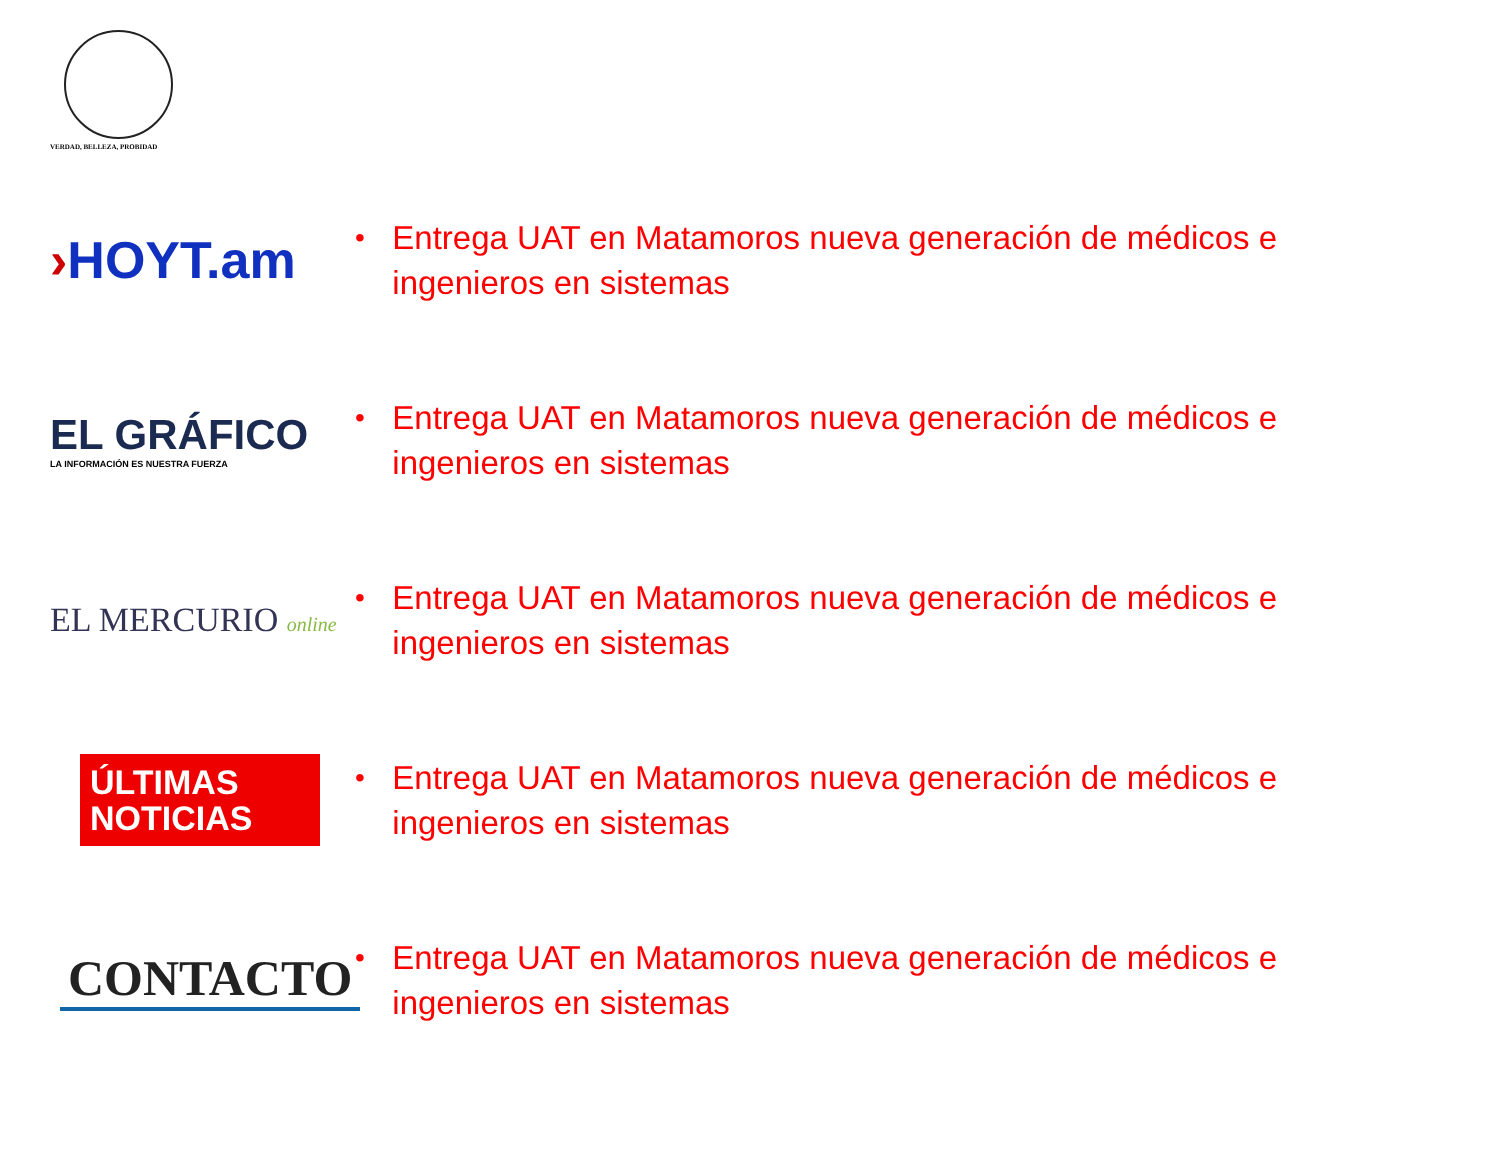VERDAD, BELLEZA, PROBIDAD
›HOYT.am
• Entrega UAT en Matamoros nueva generación de médicos e ingenieros en sistemas
EL GRÁFICO
LA INFORMACIÓN ES NUESTRA FUERZA
• Entrega UAT en Matamoros nueva generación de médicos e ingenieros en sistemas
EL MERCURIO online
• Entrega UAT en Matamoros nueva generación de médicos e ingenieros en sistemas
ÚLTIMAS NOTICIAS
• Entrega UAT en Matamoros nueva generación de médicos e ingenieros en sistemas
CONTACTO
• Entrega UAT en Matamoros nueva generación de médicos e ingenieros en sistemas